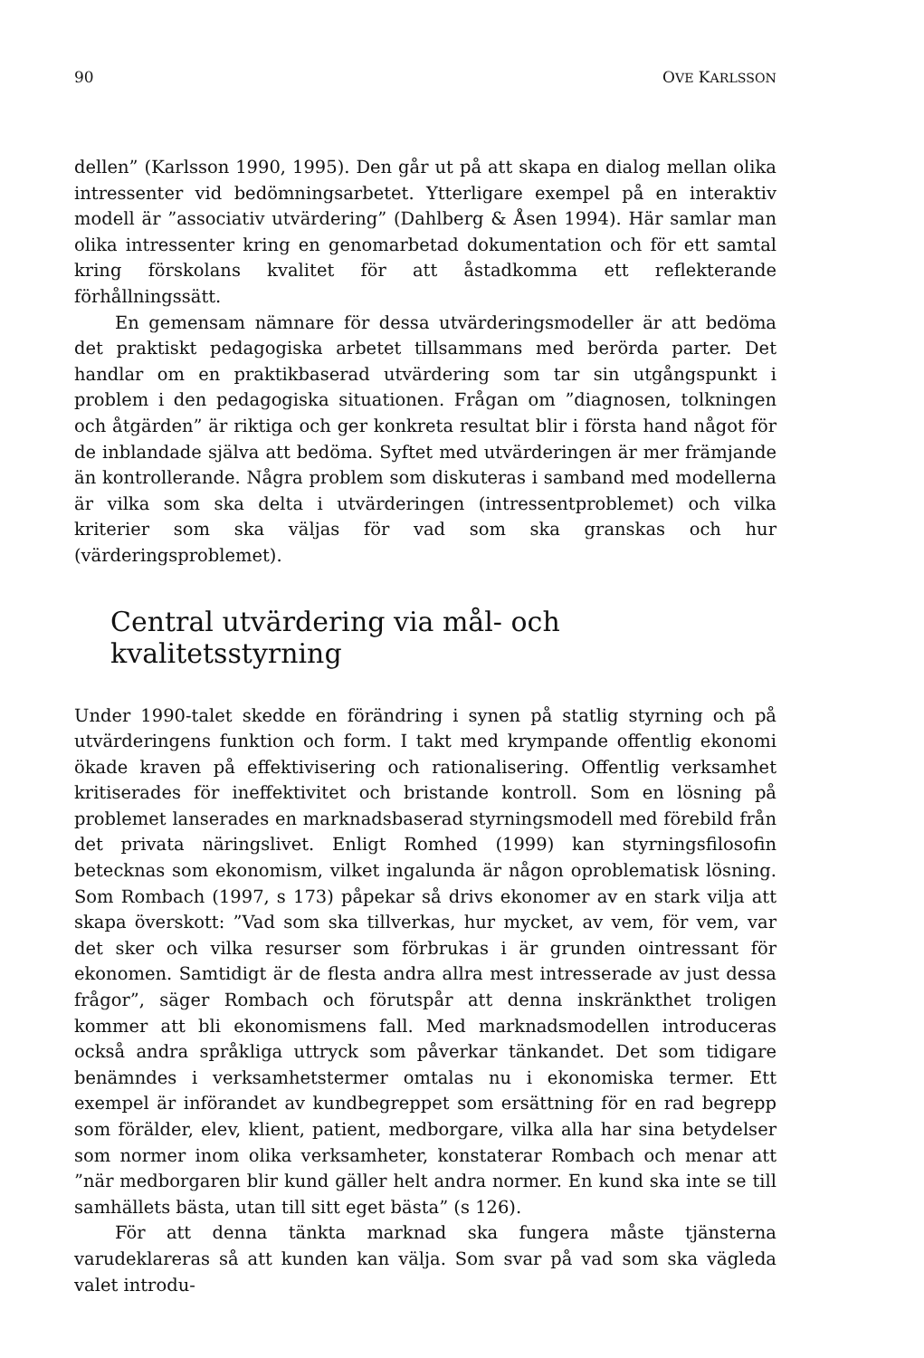90 OVE KARLSSON
dellen” (Karlsson 1990, 1995). Den går ut på att skapa en dialog mellan olika intressenter vid bedömningsarbetet. Ytterligare exempel på en interaktiv modell är ”associativ utvärdering” (Dahlberg & Åsen 1994). Här samlar man olika intressenter kring en genomarbetad dokumentation och för ett samtal kring förskolans kvalitet för att åstadkomma ett reflekterande förhållningssätt.
En gemensam nämnare för dessa utvärderingsmodeller är att bedöma det praktiskt pedagogiska arbetet tillsammans med berörda parter. Det handlar om en praktikbaserad utvärdering som tar sin utgångspunkt i problem i den pedagogiska situationen. Frågan om ”diagnosen, tolkningen och åtgärden” är riktiga och ger konkreta resultat blir i första hand något för de inblandade själva att bedöma. Syftet med utvärderingen är mer främjande än kontrollerande. Några problem som diskuteras i samband med modellerna är vilka som ska delta i utvärderingen (intressentproblemet) och vilka kriterier som ska väljas för vad som ska granskas och hur (värderingsproblemet).
Central utvärdering via mål- och kvalitetsstyrning
Under 1990-talet skedde en förändring i synen på statlig styrning och på utvärderingens funktion och form. I takt med krympande offentlig ekonomi ökade kraven på effektivisering och rationalisering. Offentlig verksamhet kritiserades för ineffektivitet och bristande kontroll. Som en lösning på problemet lanserades en marknadsbaserad styrningsmodell med förebild från det privata näringslivet. Enligt Romhed (1999) kan styrningsfilosofin betecknas som ekonomism, vilket ingalunda är någon oproblematisk lösning. Som Rombach (1997, s 173) påpekar så drivs ekonomer av en stark vilja att skapa överskott: ”Vad som ska tillverkas, hur mycket, av vem, för vem, var det sker och vilka resurser som förbrukas i är grunden ointressant för ekonomen. Samtidigt är de flesta andra allra mest intresserade av just dessa frågor”, säger Rombach och förutspår att denna inskränkthet troligen kommer att bli ekonomismens fall. Med marknadsmodellen introduceras också andra språkliga uttryck som påverkar tänkandet. Det som tidigare benämndes i verksamhetstermer omtalas nu i ekonomiska termer. Ett exempel är införandet av kundbegreppet som ersättning för en rad begrepp som förälder, elev, klient, patient, medborgare, vilka alla har sina betydelser som normer inom olika verksamheter, konstaterar Rombach och menar att ”när medborgaren blir kund gäller helt andra normer. En kund ska inte se till samhällets bästa, utan till sitt eget bästa” (s 126).
För att denna tänkta marknad ska fungera måste tjänsterna varudeklareras så att kunden kan välja. Som svar på vad som ska vägleda valet introdu-